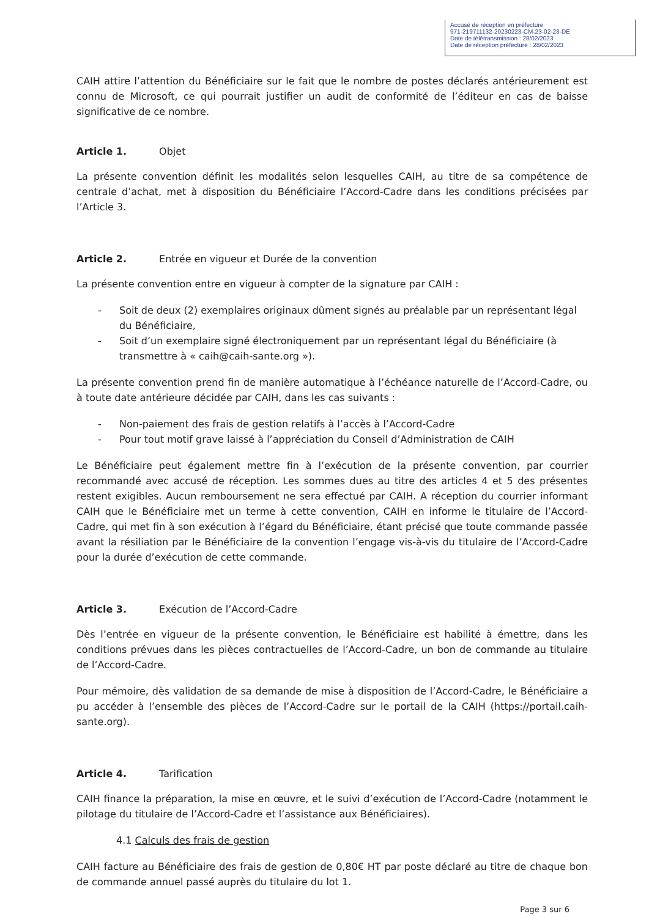Accusé de réception en préfecture
971-219711132-20230223-CM-23-02-23-DE
Date de télétransmission : 28/02/2023
Date de réception préfecture : 28/02/2023
CAIH attire l’attention du Bénéficiaire sur le fait que le nombre de postes déclarés antérieurement est connu de Microsoft, ce qui pourrait justifier un audit de conformité de l’éditeur en cas de baisse significative de ce nombre.
Article 1. Objet
La présente convention définit les modalités selon lesquelles CAIH, au titre de sa compétence de centrale d’achat, met à disposition du Bénéficiaire l’Accord-Cadre dans les conditions précisées par l’Article 3.
Article 2. Entrée en vigueur et Durée de la convention
La présente convention entre en vigueur à compter de la signature par CAIH :
- Soit de deux (2) exemplaires originaux dûment signés au préalable par un représentant légal du Bénéficiaire,
- Soit d’un exemplaire signé électroniquement par un représentant légal du Bénéficiaire (à transmettre à « caih@caih-sante.org »).
La présente convention prend fin de manière automatique à l’échéance naturelle de l’Accord-Cadre, ou à toute date antérieure décidée par CAIH, dans les cas suivants :
- Non-paiement des frais de gestion relatifs à l’accès à l’Accord-Cadre
- Pour tout motif grave laissé à l’appréciation du Conseil d’Administration de CAIH
Le Bénéficiaire peut également mettre fin à l’exécution de la présente convention, par courrier recommandé avec accusé de réception. Les sommes dues au titre des articles 4 et 5 des présentes restent exigibles. Aucun remboursement ne sera effectué par CAIH. A réception du courrier informant CAIH que le Bénéficiaire met un terme à cette convention, CAIH en informe le titulaire de l’Accord-Cadre, qui met fin à son exécution à l’égard du Bénéficiaire, étant précisé que toute commande passée avant la résiliation par le Bénéficiaire de la convention l’engage vis-à-vis du titulaire de l’Accord-Cadre pour la durée d’exécution de cette commande.
Article 3. Exécution de l’Accord-Cadre
Dès l’entrée en vigueur de la présente convention, le Bénéficiaire est habilité à émettre, dans les conditions prévues dans les pièces contractuelles de l’Accord-Cadre, un bon de commande au titulaire de l’Accord-Cadre.
Pour mémoire, dès validation de sa demande de mise à disposition de l’Accord-Cadre, le Bénéficiaire a pu accéder à l’ensemble des pièces de l’Accord-Cadre sur le portail de la CAIH (https://portail.caih-sante.org).
Article 4. Tarification
CAIH finance la préparation, la mise en œuvre, et le suivi d’exécution de l’Accord-Cadre (notamment le pilotage du titulaire de l’Accord-Cadre et l’assistance aux Bénéficiaires).
4.1 Calculs des frais de gestion
CAIH facture au Bénéficiaire des frais de gestion de 0,80€ HT par poste déclaré au titre de chaque bon de commande annuel passé auprès du titulaire du lot 1.
Page 3 sur 6